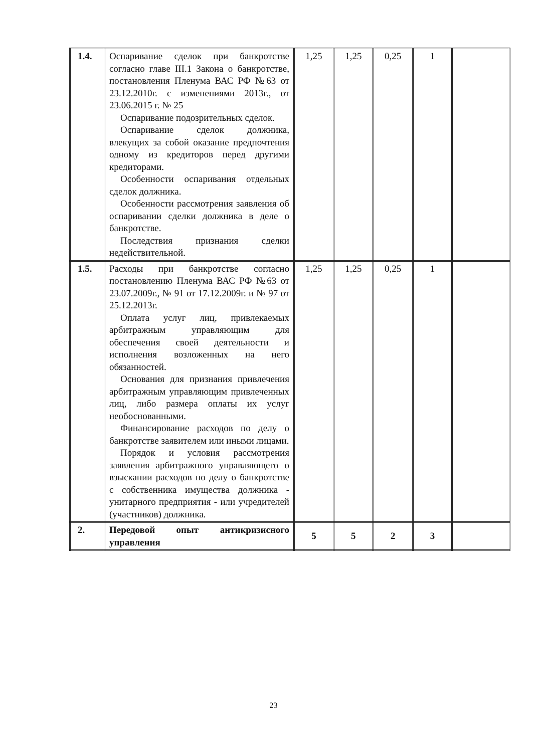| 1.4. | Оспаривание сделок при банкротстве согласно главе III.1 Закона о банкротстве, постановления Пленума ВАС РФ №63 от 23.12.2010г. с изменениями 2013г., от 23.06.2015 г. № 25 Оспаривание подозрительных сделок. Оспаривание сделок должника, влекущих за собой оказание предпочтения одному из кредиторов перед другими кредиторами. Особенности оспаривания отдельных сделок должника. Особенности рассмотрения заявления об оспаривании сделки должника в деле о банкротстве. Последствия признания сделки недействительной. | 1,25 | 1,25 | 0,25 | 1 | |
| 1.5. | Расходы при банкротстве согласно постановлению Пленума ВАС РФ №63 от 23.07.2009г., № 91 от 17.12.2009г. и № 97 от 25.12.2013г. Оплата услуг лиц, привлекаемых арбитражным управляющим для обеспечения своей деятельности и исполнения возложенных на него обязанностей. Основания для признания привлечения арбитражным управляющим привлеченных лиц, либо размера оплаты их услуг необоснованными. Финансирование расходов по делу о банкротстве заявителем или иными лицами. Порядок и условия рассмотрения заявления арбитражного управляющего о взыскании расходов по делу о банкротстве с собственника имущества должника - унитарного предприятия - или учредителей (участников) должника. | 1,25 | 1,25 | 0,25 | 1 | |
| 2. | Передовой опыт антикризисного управления | 5 | 5 | 2 | 3 | |
23